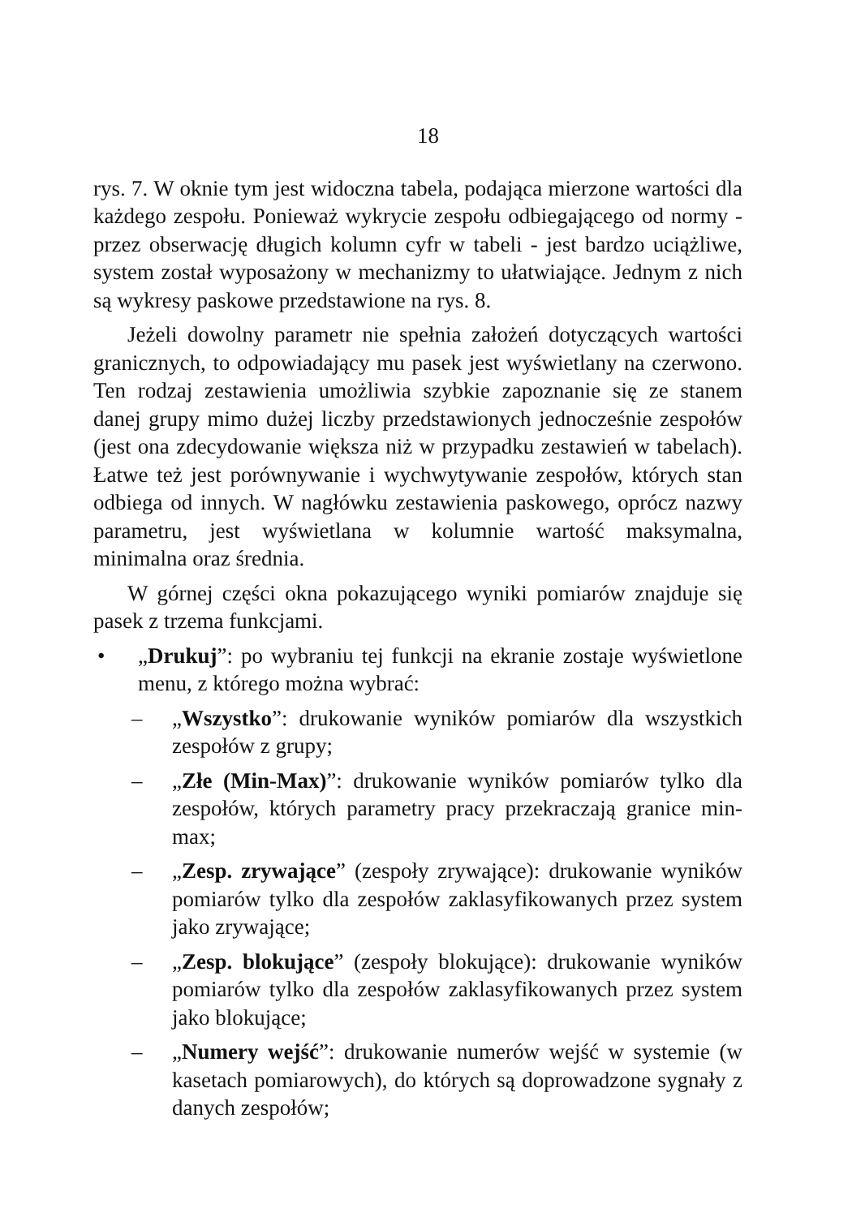18
rys. 7. W oknie tym jest widoczna tabela, podająca mierzone wartości dla każdego zespołu. Ponieważ wykrycie zespołu odbiegającego od normy - przez obserwację długich kolumn cyfr w tabeli - jest bardzo uciążliwe, system został wyposażony w mechanizmy to ułatwiające. Jednym z nich są wykresy paskowe przedstawione na rys. 8.
Jeżeli dowolny parametr nie spełnia założeń dotyczących wartości granicznych, to odpowiadający mu pasek jest wyświetlany na czerwono. Ten rodzaj zestawienia umożliwia szybkie zapoznanie się ze stanem danej grupy mimo dużej liczby przedstawionych jednocześnie zespołów (jest ona zdecydowanie większa niż w przypadku zestawień w tabelach). Łatwe też jest porównywanie i wychwytywanie zespołów, których stan odbiega od innych. W nagłówku zestawienia paskowego, oprócz nazwy parametru, jest wyświetlana w kolumnie wartość maksymalna, minimalna oraz średnia.
W górnej części okna pokazującego wyniki pomiarów znajduje się pasek z trzema funkcjami.
• „Drukuj”: po wybraniu tej funkcji na ekranie zostaje wyświetlone menu, z którego można wybrać:
– „Wszystko”: drukowanie wyników pomiarów dla wszystkich zespołów z grupy;
– „Złe (Min-Max)”: drukowanie wyników pomiarów tylko dla zespołów, których parametry pracy przekraczają granice min-max;
– „Zesp. zrywające” (zespoły zrywające): drukowanie wyników pomiarów tylko dla zespołów zaklasyfikowanych przez system jako zrywające;
– „Zesp. blokujące” (zespoły blokujące): drukowanie wyników pomiarów tylko dla zespołów zaklasyfikowanych przez system jako blokujące;
– „Numery wejść”: drukowanie numerów wejść w systemie (w kasetach pomiarowych), do których są doprowadzone sygnały z danych zespołów;